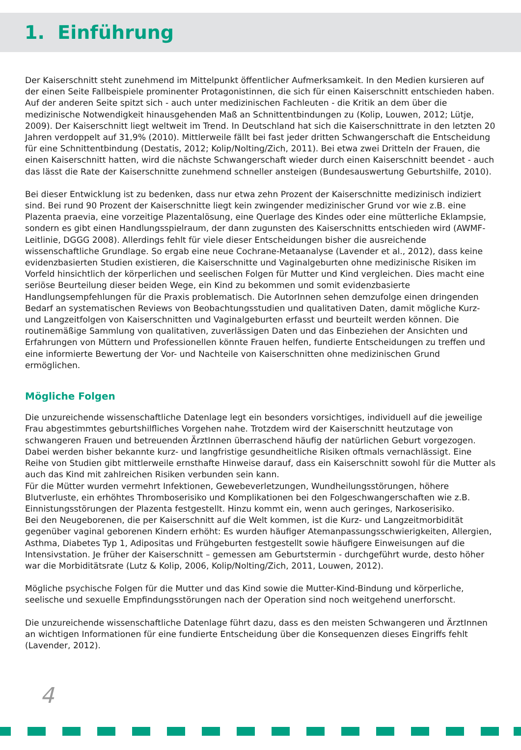1. Einführung
Der Kaiserschnitt steht zunehmend im Mittelpunkt öffentlicher Aufmerksamkeit. In den Medien kursieren auf der einen Seite Fallbeispiele prominenter Protagonistinnen, die sich für einen Kaiserschnitt entschieden haben. Auf der anderen Seite spitzt sich - auch unter medizinischen Fachleuten - die Kritik an dem über die medizinische Notwendigkeit hinausgehenden Maß an Schnittentbindungen zu (Kolip, Louwen, 2012; Lütje, 2009). Der Kaiserschnitt liegt weltweit im Trend. In Deutschland hat sich die Kaiserschnittrate in den letzten 20 Jahren verdoppelt auf 31,9% (2010). Mittlerweile fällt bei fast jeder dritten Schwangerschaft die Entscheidung für eine Schnittentbindung (Destatis, 2012; Kolip/Nolting/Zich, 2011). Bei etwa zwei Dritteln der Frauen, die einen Kaiserschnitt hatten, wird die nächste Schwangerschaft wieder durch einen Kaiserschnitt beendet - auch das lässt die Rate der Kaiserschnitte zunehmend schneller ansteigen (Bundesauswertung Geburtshilfe, 2010).
Bei dieser Entwicklung ist zu bedenken, dass nur etwa zehn Prozent der Kaiserschnitte medizinisch indiziert sind. Bei rund 90 Prozent der Kaiserschnitte liegt kein zwingender medizinischer Grund vor wie z.B. eine Plazenta praevia, eine vorzeitige Plazentalösung, eine Querlage des Kindes oder eine mütterliche Eklampsie, sondern es gibt einen Handlungsspielraum, der dann zugunsten des Kaiserschnitts entschieden wird (AWMF-Leitlinie, DGGG 2008). Allerdings fehlt für viele dieser Entscheidungen bisher die ausreichende wissenschaftliche Grundlage. So ergab eine neue Cochrane-Metaanalyse (Lavender et al., 2012), dass keine evidenzbasierten Studien existieren, die Kaiserschnitte und Vaginalgeburten ohne medizinische Risiken im Vorfeld hinsichtlich der körperlichen und seelischen Folgen für Mutter und Kind vergleichen. Dies macht eine seriöse Beurteilung dieser beiden Wege, ein Kind zu bekommen und somit evidenzbasierte Handlungsempfehlungen für die Praxis problematisch. Die AutorInnen sehen demzufolge einen dringenden Bedarf an systematischen Reviews von Beobachtungsstudien und qualitativen Daten, damit mögliche Kurz- und Langzeitfolgen von Kaiserschnitten und Vaginalgeburten erfasst und beurteilt werden können. Die routinemäßige Sammlung von qualitativen, zuverlässigen Daten und das Einbeziehen der Ansichten und Erfahrungen von Müttern und Professionellen könnte Frauen helfen, fundierte Entscheidungen zu treffen und eine informierte Bewertung der Vor- und Nachteile von Kaiserschnitten ohne medizinischen Grund ermöglichen.
Mögliche Folgen
Die unzureichende wissenschaftliche Datenlage legt ein besonders vorsichtiges, individuell auf die jeweilige Frau abgestimmtes geburtshilfliches Vorgehen nahe. Trotzdem wird der Kaiserschnitt heutzutage von schwangeren Frauen und betreuenden ÄrztInnen überraschend häufig der natürlichen Geburt vorgezogen. Dabei werden bisher bekannte kurz- und langfristige gesundheitliche Risiken oftmals vernachlässigt. Eine Reihe von Studien gibt mittlerweile ernsthafte Hinweise darauf, dass ein Kaiserschnitt sowohl für die Mutter als auch das Kind mit zahlreichen Risiken verbunden sein kann.
Für die Mütter wurden vermehrt Infektionen, Gewebeverletzungen, Wundheilungsstörungen, höhere Blutverluste, ein erhöhtes Thromboserisiko und Komplikationen bei den Folgeschwangerschaften wie z.B. Einnistungsstörungen der Plazenta festgestellt. Hinzu kommt ein, wenn auch geringes, Narkoserisiko.
Bei den Neugeborenen, die per Kaiserschnitt auf die Welt kommen, ist die Kurz- und Langzeitmorbidität gegenüber vaginal geborenen Kindern erhöht: Es wurden häufiger Atemanpassungsschwierigkeiten, Allergien, Asthma, Diabetes Typ 1, Adipositas und Frühgeburten festgestellt sowie häufigere Einweisungen auf die Intensivstation. Je früher der Kaiserschnitt – gemessen am Geburtstermin - durchgeführt wurde, desto höher war die Morbiditätsrate (Lutz & Kolip, 2006, Kolip/Nolting/Zich, 2011, Louwen, 2012).
Mögliche psychische Folgen für die Mutter und das Kind sowie die Mutter-Kind-Bindung und körperliche, seelische und sexuelle Empfindungsstörungen nach der Operation sind noch weitgehend unerforscht.
Die unzureichende wissenschaftliche Datenlage führt dazu, dass es den meisten Schwangeren und ÄrztInnen an wichtigen Informationen für eine fundierte Entscheidung über die Konsequenzen dieses Eingriffs fehlt (Lavender, 2012).
4